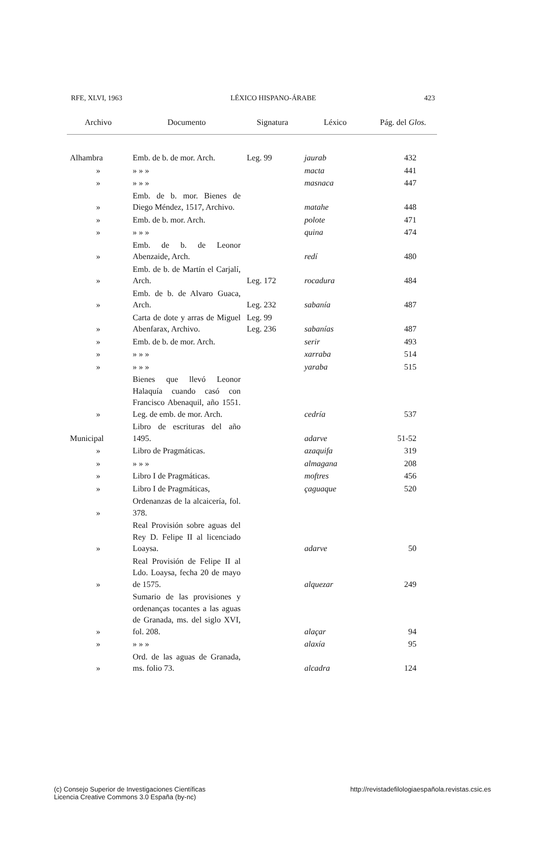RFE, XLVI, 1963 LÉXICO HISPANO-ÁRABE 423
| Archivo | Documento | Signatura | Léxico | Pág. del Glos. |
| --- | --- | --- | --- | --- |
| Alhambra | Emb. de b. de mor. Arch. | Leg. 99 | jaurab | 432 |
| » | » » » | | macta | 441 |
| » | » » » | | masnaca | 447 |
| » | Emb. de b. mor. Bienes de Diego Méndez, 1517, Archivo. | | matahe | 448 |
| » | Emb. de b. mor. Arch. | | polote | 471 |
| » | » » » | | quina | 474 |
| » | Emb. de b. de Leonor Abenzaide, Arch. | | redí | 480 |
| » | Emb. de b. de Martín el Carjalí, Arch. | Leg. 172 | rocadura | 484 |
| » | Emb. de b. de Alvaro Guaca, Arch. | Leg. 232 | sabanía | 487 |
| » | Carta de dote y arras de Miguel Abenfarax, Archivo. | Leg. 99 Leg. 236 | sabanías | 487 |
| » | Emb. de b. de mor. Arch. | | serir | 493 |
| » | » » » | | xarraba | 514 |
| » | » » » | | yaraba | 515 |
| » | Bienes que llevó Leonor Halaquía cuando casó con Francisco Abenaquil, año 1551. Leg. de emb. de mor. Arch. | | cedría | 537 |
| Municipal | Libro de escrituras del año 1495. | | adarve | 51-52 |
| » | Libro de Pragmáticas. | | azaquifa | 319 |
| » | » » » | | almagana | 208 |
| » | Libro I de Pragmáticas. | | moftres | 456 |
| » | Libro I de Pragmáticas, | | çaguaque | 520 |
| » | Ordenanzas de la alcaicería, fol. 378. | | | |
| » | Real Provisión sobre aguas del Rey D. Felipe II al licenciado Loaysa. | | adarve | 50 |
| » | Real Provisión de Felipe II al Ldo. Loaysa, fecha 20 de mayo de 1575. | | alquezar | 249 |
| » | Sumario de las provisiones y ordenanças tocantes a las aguas de Granada, ms. del siglo XVI, fol. 208. | | alaçar | 94 |
| » | » » » | | alaxía | 95 |
| » | Ord. de las aguas de Granada, ms. folio 73. | | alcadra | 124 |
(c) Consejo Superior de Investigaciones Científicas
Licencia Creative Commons 3.0 España (by-nc)
http://revistadefilologiaespañola.revistas.csic.es